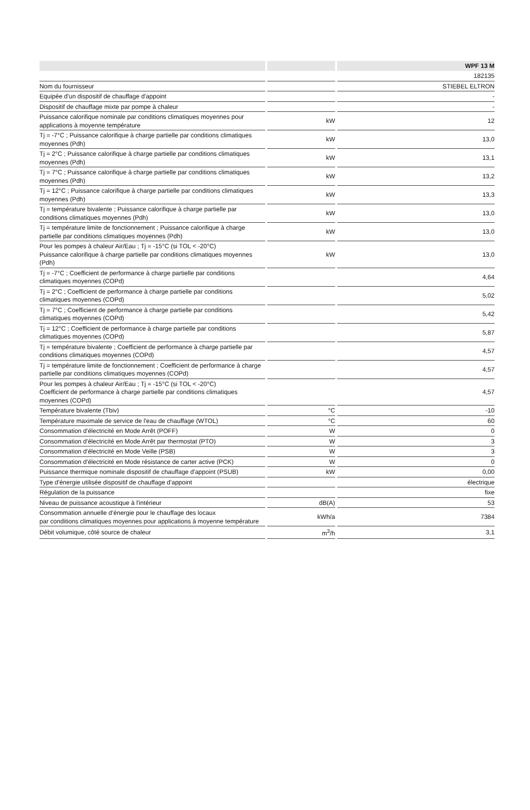| | | WPF 13 M |
| --- | --- | --- |
| | | 182135 |
| Nom du fournisseur | | STIEBEL ELTRON |
| Equipée d'un dispositif de chauffage d'appoint | | - |
| Dispositif de chauffage mixte par pompe à chaleur | | - |
| Puissance calorifique nominale par conditions climatiques moyennes pour applications à moyenne température | kW | 12 |
| Tj = -7°C ; Puissance calorifique à charge partielle par conditions climatiques moyennes (Pdh) | kW | 13,0 |
| Tj = 2°C ; Puissance calorifique à charge partielle par conditions climatiques moyennes (Pdh) | kW | 13,1 |
| Tj = 7°C ; Puissance calorifique à charge partielle par conditions climatiques moyennes (Pdh) | kW | 13,2 |
| Tj = 12°C ; Puissance calorifique à charge partielle par conditions climatiques moyennes (Pdh) | kW | 13,3 |
| Tj = température bivalente ; Puissance calorifique à charge partielle par conditions climatiques moyennes (Pdh) | kW | 13,0 |
| Tj = température limite de fonctionnement ; Puissance calorifique à charge partielle par conditions climatiques moyennes (Pdh) | kW | 13,0 |
| Pour les pompes à chaleur Air/Eau ; Tj = -15°C (si TOL < -20°C) Puissance calorifique à charge partielle par conditions climatiques moyennes (Pdh) | kW | 13,0 |
| Tj = -7°C ; Coefficient de performance à charge partielle par conditions climatiques moyennes (COPd) | | 4,64 |
| Tj = 2°C ; Coefficient de performance à charge partielle par conditions climatiques moyennes (COPd) | | 5,02 |
| Tj = 7°C ; Coefficient de performance à charge partielle par conditions climatiques moyennes (COPd) | | 5,42 |
| Tj = 12°C ; Coefficient de performance à charge partielle par conditions climatiques moyennes (COPd) | | 5,87 |
| Tj = température bivalente ; Coefficient de performance à charge partielle par conditions climatiques moyennes (COPd) | | 4,57 |
| Tj = température limite de fonctionnement ; Coefficient de performance à charge partielle par conditions climatiques moyennes (COPd) | | 4,57 |
| Pour les pompes à chaleur Air/Eau ; Tj = -15°C (si TOL < -20°C) Coefficient de performance à charge partielle par conditions climatiques moyennes (COPd) | | 4,57 |
| Température bivalente (Tbiv) | °C | -10 |
| Température maximale de service de l'eau de chauffage (WTOL) | °C | 60 |
| Consommation d'électricité en Mode Arrêt (POFF) | W | 0 |
| Consommation d'électricité en Mode Arrêt par thermostat (PTO) | W | 3 |
| Consommation d'électricité en Mode Veille (PSB) | W | 3 |
| Consommation d'électricité en Mode résistance de carter active (PCK) | W | 0 |
| Puissance thermique nominale dispositif de chauffage d'appoint (PSUB) | kW | 0,00 |
| Type d'énergie utilisée dispositif de chauffage d'appoint | | électrique |
| Régulation de la puissance | | fixe |
| Niveau de puissance acoustique à l'intérieur | dB(A) | 53 |
| Consommation annuelle d’énergie pour le chauffage des locaux par conditions climatiques moyennes pour applications à moyenne température | kWh/a | 7384 |
| Débit volumique, côté source de chaleur | m<sup>3</sup>/h | 3,1 |